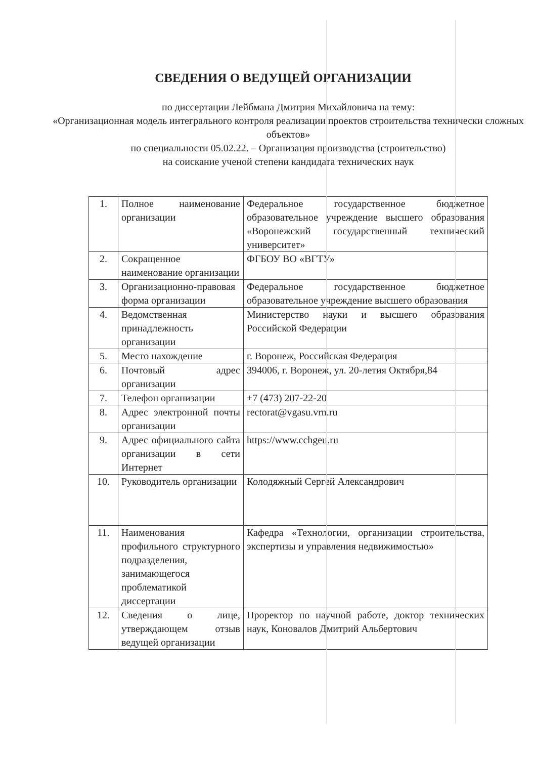СВЕДЕНИЯ О ВЕДУЩЕЙ ОРГАНИЗАЦИИ
по диссертации Лейбмана Дмитрия Михайловича на тему:
«Организационная модель интегрального контроля реализации проектов строительства технически сложных объектов»
по специальности 05.02.22. – Организация производства (строительство)
на соискание ученой степени кандидата технических наук
| 1. | Полное наименование организации | Федеральное государственное бюджетное образовательное учреждение высшего образования «Воронежский государственный технический университет» |
| 2. | Сокращенное наименование организации | ФГБОУ ВО «ВГТУ» |
| 3. | Организационно-правовая форма организации | Федеральное государственное бюджетное образовательное учреждение высшего образования |
| 4. | Ведомственная принадлежность организации | Министерство науки и высшего образования Российской Федерации |
| 5. | Место нахождение | г. Воронеж, Российская Федерация |
| 6. | Почтовый адрес организации | 394006, г. Воронеж, ул. 20-летия Октября,84 |
| 7. | Телефон организации | +7 (473) 207-22-20 |
| 8. | Адрес электронной почты организации | rectorat@vgasu.vrn.ru |
| 9. | Адрес официального сайта организации в сети Интернет | https://www.cchgeu.ru |
| 10. | Руководитель организации | Колодяжный Сергей Александрович |
| 11. | Наименования профильного структурного подразделения, занимающегося проблематикой диссертации | Кафедра «Технологии, организации строительства, экспертизы и управления недвижимостью» |
| 12. | Сведения о лице, утверждающем отзыв ведущей организации | Проректор по научной работе, доктор технических наук, Коновалов Дмитрий Альбертович |